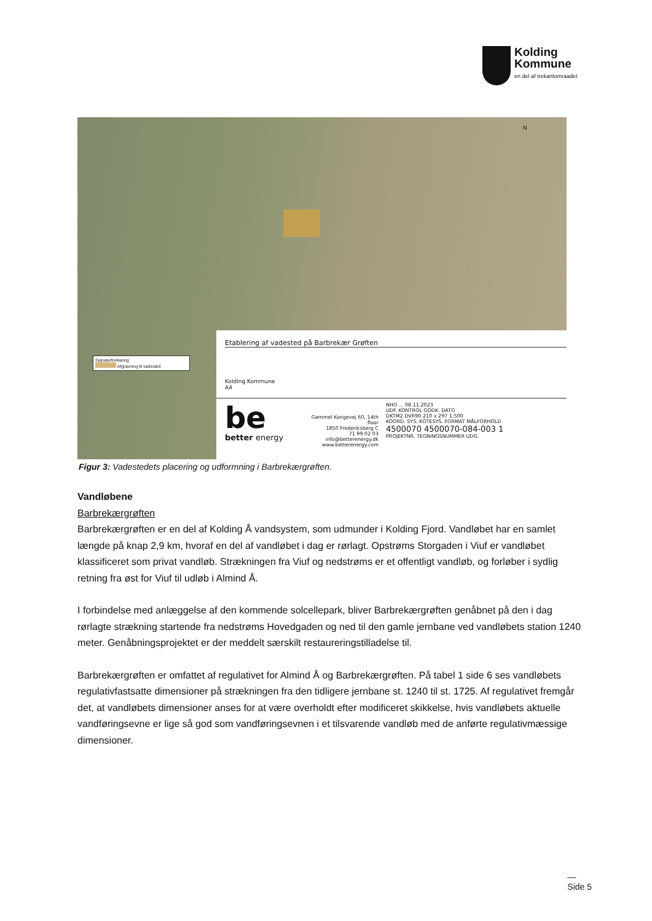Kolding
Kommune
en del af trekantomraadet
N
Signaturforklaring
Afgravning til vadested
Etablering af vadested på Barbrekær Grøften
Kolding Kommune
A4
be
better energy
Gammel Kongevej 60, 14th floor
1850 Frederiksberg C
71 99 02 03
info@betterenergy.dk
www.betterenergy.com
NHO ... 08.11.2023
UDF. KONTROL GODK. DATO
DKTM2 DVR90 210 x 297 1:500
KOORD. SYS. KOTESYS. FORMAT MÅLFORHOLD
4500070 4500070-084-003 1
PROJEKTNR. TEGNINGSNUMMER UDG.
Figur 3: Vadestedets placering og udformning i Barbrekærgrøften.
Vandløbene
Barbrekærgrøften
Barbrekærgrøften er en del af Kolding Å vandsystem, som udmunder i Kolding Fjord. Vandløbet har en samlet længde på knap 2,9 km, hvoraf en del af vandløbet i dag er rørlagt. Opstrøms Storgaden i Viuf er vandløbet klassificeret som privat vandløb. Strækningen fra Viuf og nedstrøms er et offentligt vandløb, og forløber i sydlig retning fra øst for Viuf til udløb i Almind Å.
I forbindelse med anlæggelse af den kommende solcellepark, bliver Barbrekærgrøften genåbnet på den i dag rørlagte strækning startende fra nedstrøms Hovedgaden og ned til den gamle jernbane ved vandløbets station 1240 meter. Genåbningsprojektet er der meddelt særskilt restaureringstilladelse til.
Barbrekærgrøften er omfattet af regulativet for Almind Å og Barbrekærgrøften. På tabel 1 side 6 ses vandløbets regulativfastsatte dimensioner på strækningen fra den tidligere jernbane st. 1240 til st. 1725. Af regulativet fremgår det, at vandløbets dimensioner anses for at være overholdt efter modificeret skikkelse, hvis vandløbets aktuelle vandføringsevne er lige så god som vandføringsevnen i et tilsvarende vandløb med de anførte regulativmæssige dimensioner.
—
Side 5